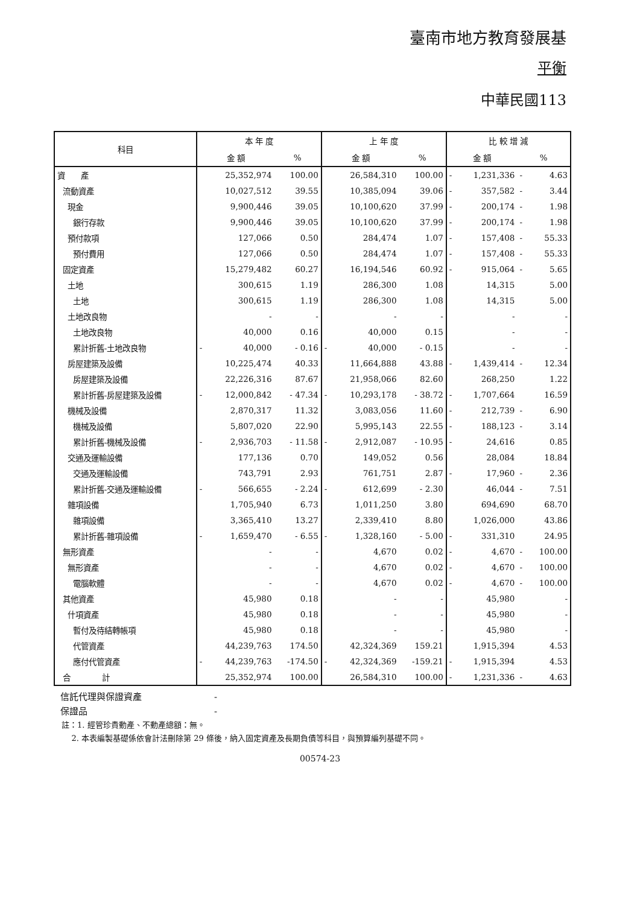臺南市地方教育發展基
平衡
中華民國113
| 科目 | 本 年 度 | | | 上 年 度 | | | 比 較 增 減 | | | |
| --- | --- | --- | --- | --- | --- | --- | --- | --- | --- | --- |
| | 金 額 | | % | 金 額 | | % | 金 額 | | % | |
| 資 產 | | 25,352,974 | 100.00 | | 26,584,310 | 100.00 | - | 1,231,336 | - | 4.63 |
| 流動資產 | | 10,027,512 | 39.55 | | 10,385,094 | 39.06 | - | 357,582 | - | 3.44 |
| 現金 | | 9,900,446 | 39.05 | | 10,100,620 | 37.99 | - | 200,174 | - | 1.98 |
| 銀行存款 | | 9,900,446 | 39.05 | | 10,100,620 | 37.99 | - | 200,174 | - | 1.98 |
| 預付款項 | | 127,066 | 0.50 | | 284,474 | 1.07 | - | 157,408 | - | 55.33 |
| 預付費用 | | 127,066 | 0.50 | | 284,474 | 1.07 | - | 157,408 | - | 55.33 |
| 固定資產 | | 15,279,482 | 60.27 | | 16,194,546 | 60.92 | - | 915,064 | - | 5.65 |
| 土地 | | 300,615 | 1.19 | | 286,300 | 1.08 | | 14,315 | | 5.00 |
| 土地 | | 300,615 | 1.19 | | 286,300 | 1.08 | | 14,315 | | 5.00 |
| 土地改良物 | | - | - | | - | - | | - | | - |
| 土地改良物 | | 40,000 | 0.16 | | 40,000 | 0.15 | | - | | - |
| 累計折舊-土地改良物 | - | 40,000 | - 0.16 | - | 40,000 | - 0.15 | | - | | - |
| 房屋建築及設備 | | 10,225,474 | 40.33 | | 11,664,888 | 43.88 | - | 1,439,414 | - | 12.34 |
| 房屋建築及設備 | | 22,226,316 | 87.67 | | 21,958,066 | 82.60 | | 268,250 | | 1.22 |
| 累計折舊-房屋建築及設備 | - | 12,000,842 | - 47.34 | - | 10,293,178 | - 38.72 | - | 1,707,664 | | 16.59 |
| 機械及設備 | | 2,870,317 | 11.32 | | 3,083,056 | 11.60 | - | 212,739 | - | 6.90 |
| 機械及設備 | | 5,807,020 | 22.90 | | 5,995,143 | 22.55 | - | 188,123 | - | 3.14 |
| 累計折舊-機械及設備 | - | 2,936,703 | - 11.58 | - | 2,912,087 | - 10.95 | - | 24,616 | | 0.85 |
| 交通及運輸設備 | | 177,136 | 0.70 | | 149,052 | 0.56 | | 28,084 | | 18.84 |
| 交通及運輸設備 | | 743,791 | 2.93 | | 761,751 | 2.87 | - | 17,960 | - | 2.36 |
| 累計折舊-交通及運輸設備 | - | 566,655 | - 2.24 | - | 612,699 | - 2.30 | | 46,044 | - | 7.51 |
| 雜項設備 | | 1,705,940 | 6.73 | | 1,011,250 | 3.80 | | 694,690 | | 68.70 |
| 雜項設備 | | 3,365,410 | 13.27 | | 2,339,410 | 8.80 | | 1,026,000 | | 43.86 |
| 累計折舊-雜項設備 | - | 1,659,470 | - 6.55 | - | 1,328,160 | - 5.00 | - | 331,310 | | 24.95 |
| 無形資產 | | - | - | | 4,670 | 0.02 | - | 4,670 | - | 100.00 |
| 無形資產 | | - | - | | 4,670 | 0.02 | - | 4,670 | - | 100.00 |
| 電腦軟體 | | - | - | | 4,670 | 0.02 | - | 4,670 | - | 100.00 |
| 其他資產 | | 45,980 | 0.18 | | - | - | | 45,980 | | - |
| 什項資產 | | 45,980 | 0.18 | | - | - | | 45,980 | | - |
| 暫付及待結轉帳項 | | 45,980 | 0.18 | | - | - | | 45,980 | | - |
| 代管資產 | | 44,239,763 | 174.50 | | 42,324,369 | 159.21 | | 1,915,394 | | 4.53 |
| 應付代管資產 | - | 44,239,763 | -174.50 | - | 42,324,369 | -159.21 | - | 1,915,394 | | 4.53 |
| 合 計 | | 25,352,974 | 100.00 | | 26,584,310 | 100.00 | - | 1,231,336 | - | 4.63 |
信託代理與保證資產　　　　　　　　-
保證品　　　　　　　　　　　　　　-
註：1. 經管珍貴動產、不動產總額：無。
2. 本表編製基礎係依會計法刪除第 29 條後，納入固定資產及長期負債等科目，與預算編列基礎不同。
00574-23